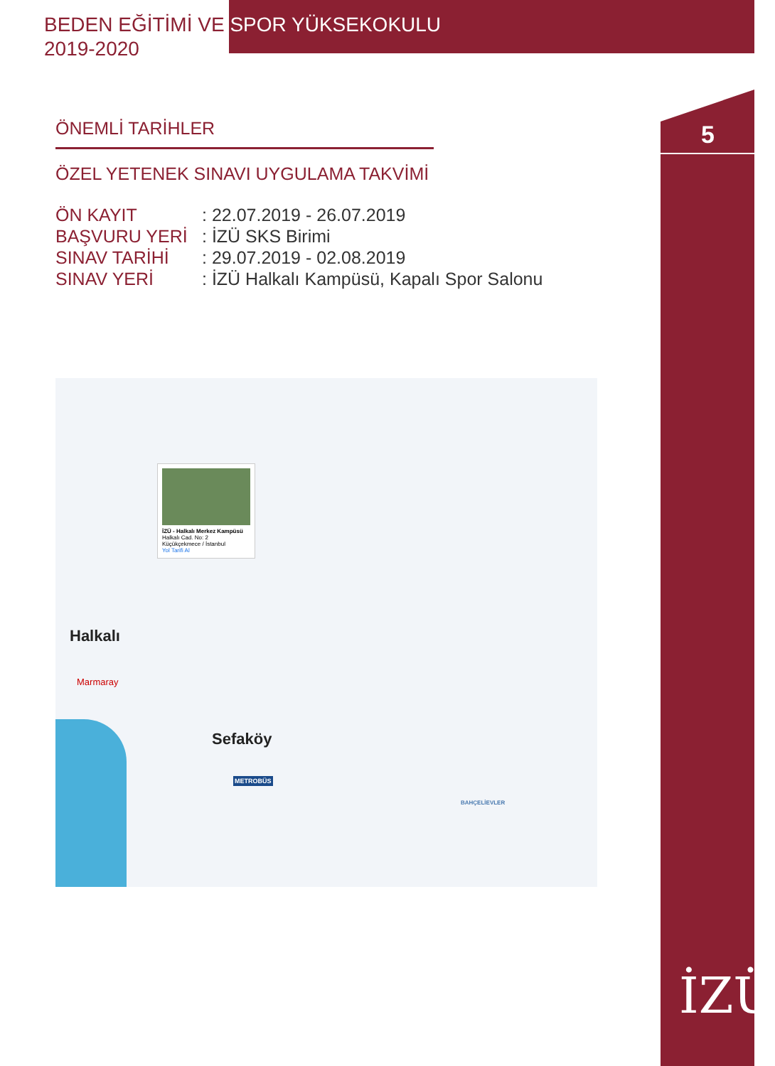BEDEN EĞİTİMİ VE SPOR YÜKSEKOKULU
2019-2020
5
ÖNEMLİ TARİHLER
ÖZEL YETENEK SINAVI UYGULAMA TAKVİMİ
ÖN KAYIT: 22.07.2019 - 26.07.2019
BAŞVURU YERİ: İZÜ SKS Birimi
SINAV TARİHİ: 29.07.2019 - 02.08.2019
SINAV YERİ: İZÜ Halkalı Kampüsü, Kapalı Spor Salonu
İZÜ - Halkalı Merkez Kampüsü
Halkalı Cad. No: 2
Küçükçekmece / İstanbul
Yol Tarifi Al
Halkalı
Marmaray
Sefaköy
METROBÜS
BAHÇELİEVLER
İZÜ